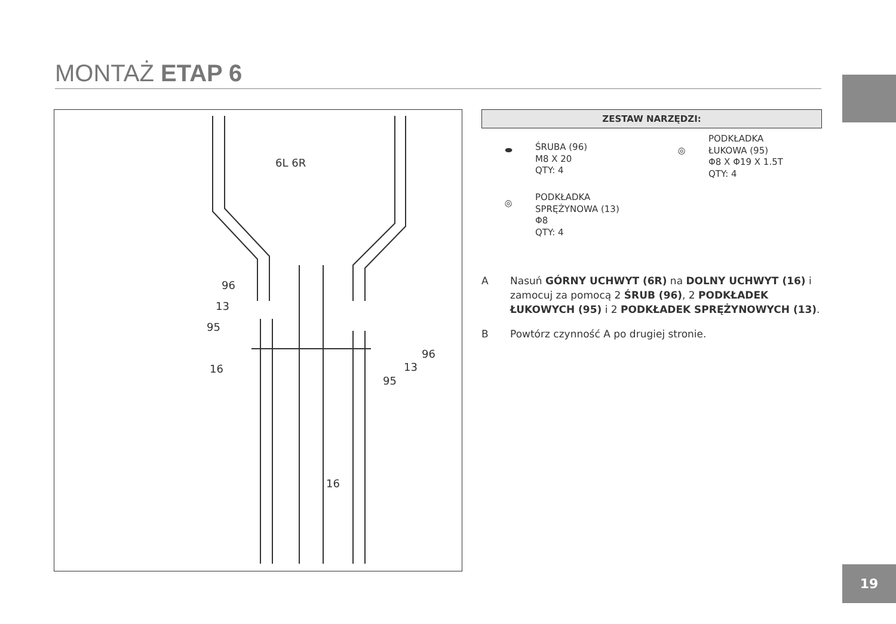MONTAŻ ETAP 6
6L 6R
96
13
95
16
96
13
95
16
ZESTAW NARZĘDZI:
⬬
ŚRUBA (96)
M8 X 20
QTY: 4
◎
PODKŁADKA
ŁUKOWA (95)
Φ8 X Φ19 X 1.5T
QTY: 4
◎
PODKŁADKA
SPRĘŻYNOWA (13)
Φ8
QTY: 4
A Nasuń GÓRNY UCHWYT (6R) na DOLNY UCHWYT (16) i zamocuj za pomocą 2 ŚRUB (96), 2 PODKŁADEK ŁUKOWYCH (95) i 2 PODKŁADEK SPRĘŻYNOWYCH (13).
B Powtórz czynność A po drugiej stronie.
19